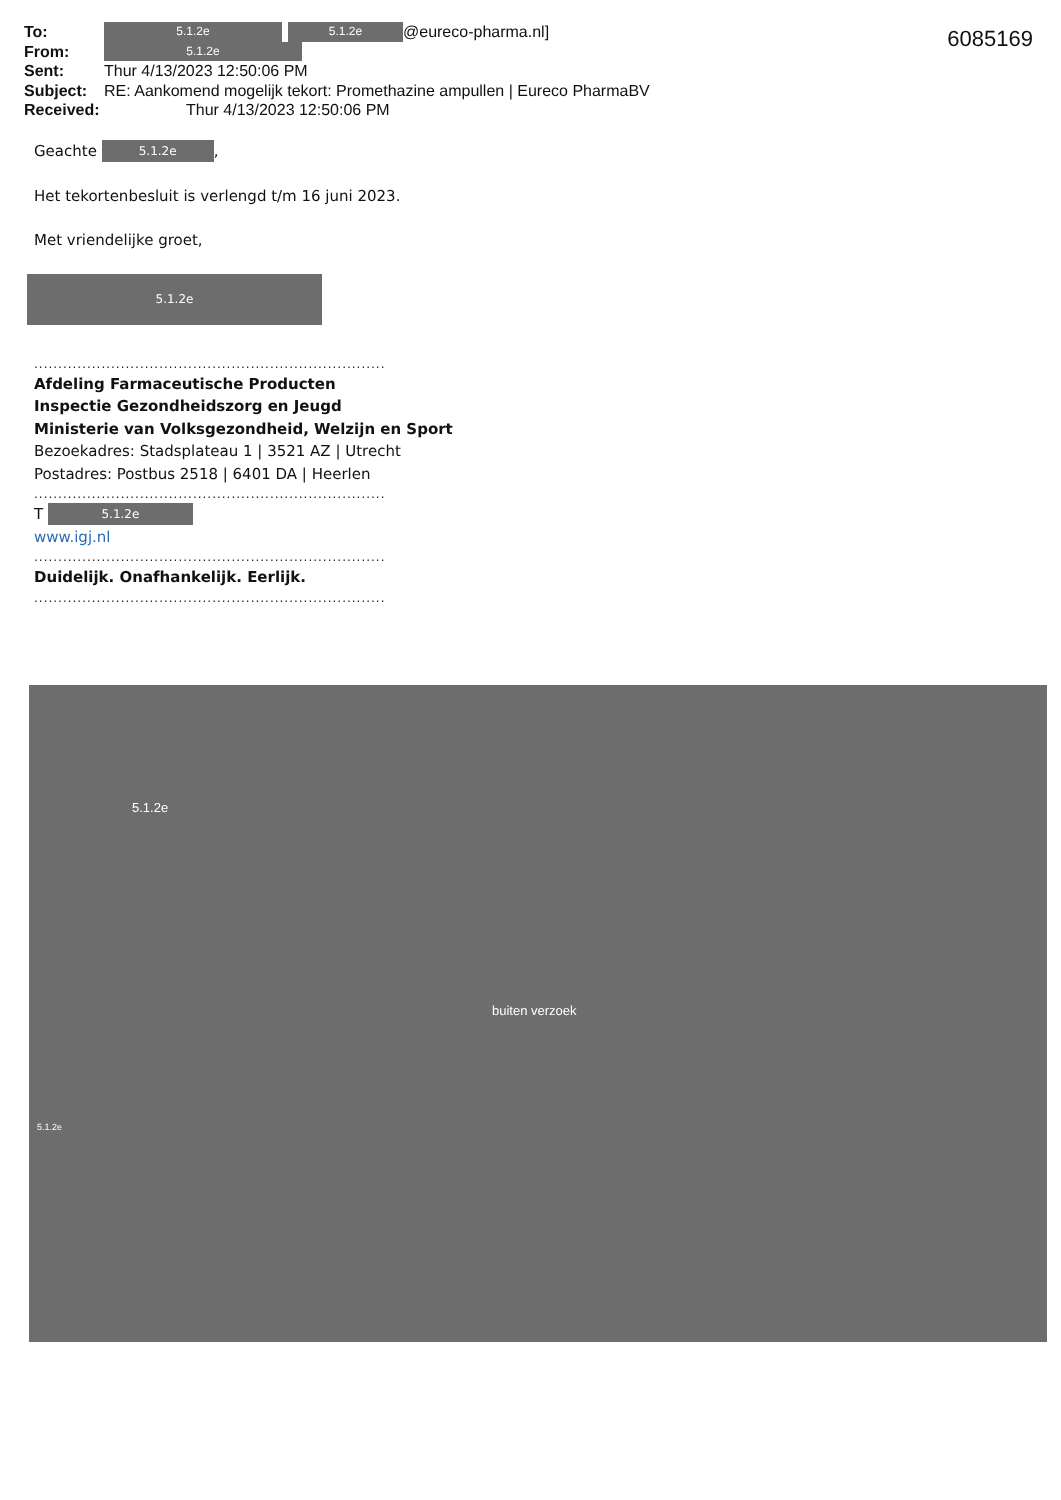6085169
To: 5.1.2e 5.1.2e @eureco-pharma.nl]
From: 5.1.2e
Sent: Thur 4/13/2023 12:50:06 PM
Subject: RE: Aankomend mogelijk tekort: Promethazine ampullen | Eureco PharmaBV
Received: Thur 4/13/2023 12:50:06 PM
Geachte 5.1.2e,
Het tekortenbesluit is verlengd t/m 16 juni 2023.
Met vriendelijke groet,
5.1.2e
.........................................................................
Afdeling Farmaceutische Producten
Inspectie Gezondheidszorg en Jeugd
Ministerie van Volksgezondheid, Welzijn en Sport
Bezoekadres: Stadsplateau 1 | 3521 AZ | Utrecht
Postadres: Postbus 2518 | 6401 DA | Heerlen
.........................................................................
T 5.1.2e
www.igj.nl
.........................................................................
Duidelijk. Onafhankelijk. Eerlijk.
.........................................................................
5.1.2e
buiten verzoek
5.1.2e